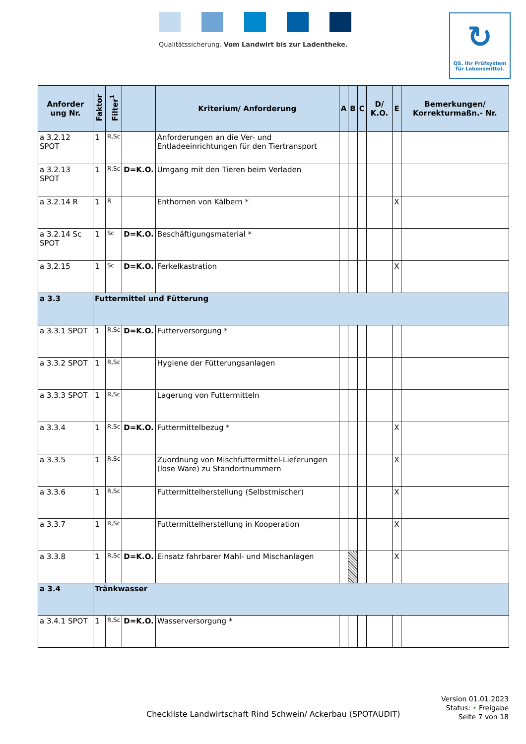Qualitätssicherung. Vom Landwirt bis zur Ladentheke.
↻
QS. Ihr Prüfsystem
für Lebensmittel.
| Anforder ung Nr. | Faktor | Filter<sup>1</sup> | | Kriterium/ Anforderung | A | B | C | D/ K.O. | E | Bemerkungen/ Korrekturmaßn.- Nr. |
| --- | --- | --- | --- | --- | --- | --- | --- | --- | --- | --- |
| a 3.2.12 SPOT | 1 | R,Sc | | Anforderungen an die Ver- und Entladeeinrichtungen für den Tiertransport | | | | | | |
| a 3.2.13 SPOT | 1 | R,Sc | D=K.O. | Umgang mit den Tieren beim Verladen | | | | | | |
| a 3.2.14 R | 1 | R | | Enthornen von Kälbern * | | | | | X | |
| a 3.2.14 Sc SPOT | 1 | Sc | D=K.O. | Beschäftigungsmaterial * | | | | | | |
| a 3.2.15 | 1 | Sc | D=K.O. | Ferkelkastration | | | | | X | |
| a 3.3 | Futtermittel und Fütterung | | | | | | | | | |
| a 3.3.1 SPOT | 1 | R,Sc | D=K.O. | Futterversorgung * | | | | | | |
| a 3.3.2 SPOT | 1 | R,Sc | | Hygiene der Fütterungsanlagen | | | | | | |
| a 3.3.3 SPOT | 1 | R,Sc | | Lagerung von Futtermitteln | | | | | | |
| a 3.3.4 | 1 | R,Sc | D=K.O. | Futtermittelbezug * | | | | | X | |
| a 3.3.5 | 1 | R,Sc | | Zuordnung von Mischfuttermittel-Lieferungen (lose Ware) zu Standortnummern | | | | | X | |
| a 3.3.6 | 1 | R,Sc | | Futtermittelherstellung (Selbstmischer) | | | | | X | |
| a 3.3.7 | 1 | R,Sc | | Futtermittelherstellung in Kooperation | | | | | X | |
| a 3.3.8 | 1 | R,Sc | D=K.O. | Einsatz fahrbarer Mahl- und Mischanlagen | | | | | X | |
| a 3.4 | Tränkwasser | | | | | | | | | |
| a 3.4.1 SPOT | 1 | R,Sc | D=K.O. | Wasserversorgung * | | | | | | |
Version 01.01.2023
Status: • Freigabe
Seite 7 von 18
Checkliste Landwirtschaft Rind Schwein/ Ackerbau (SPOTAUDIT)